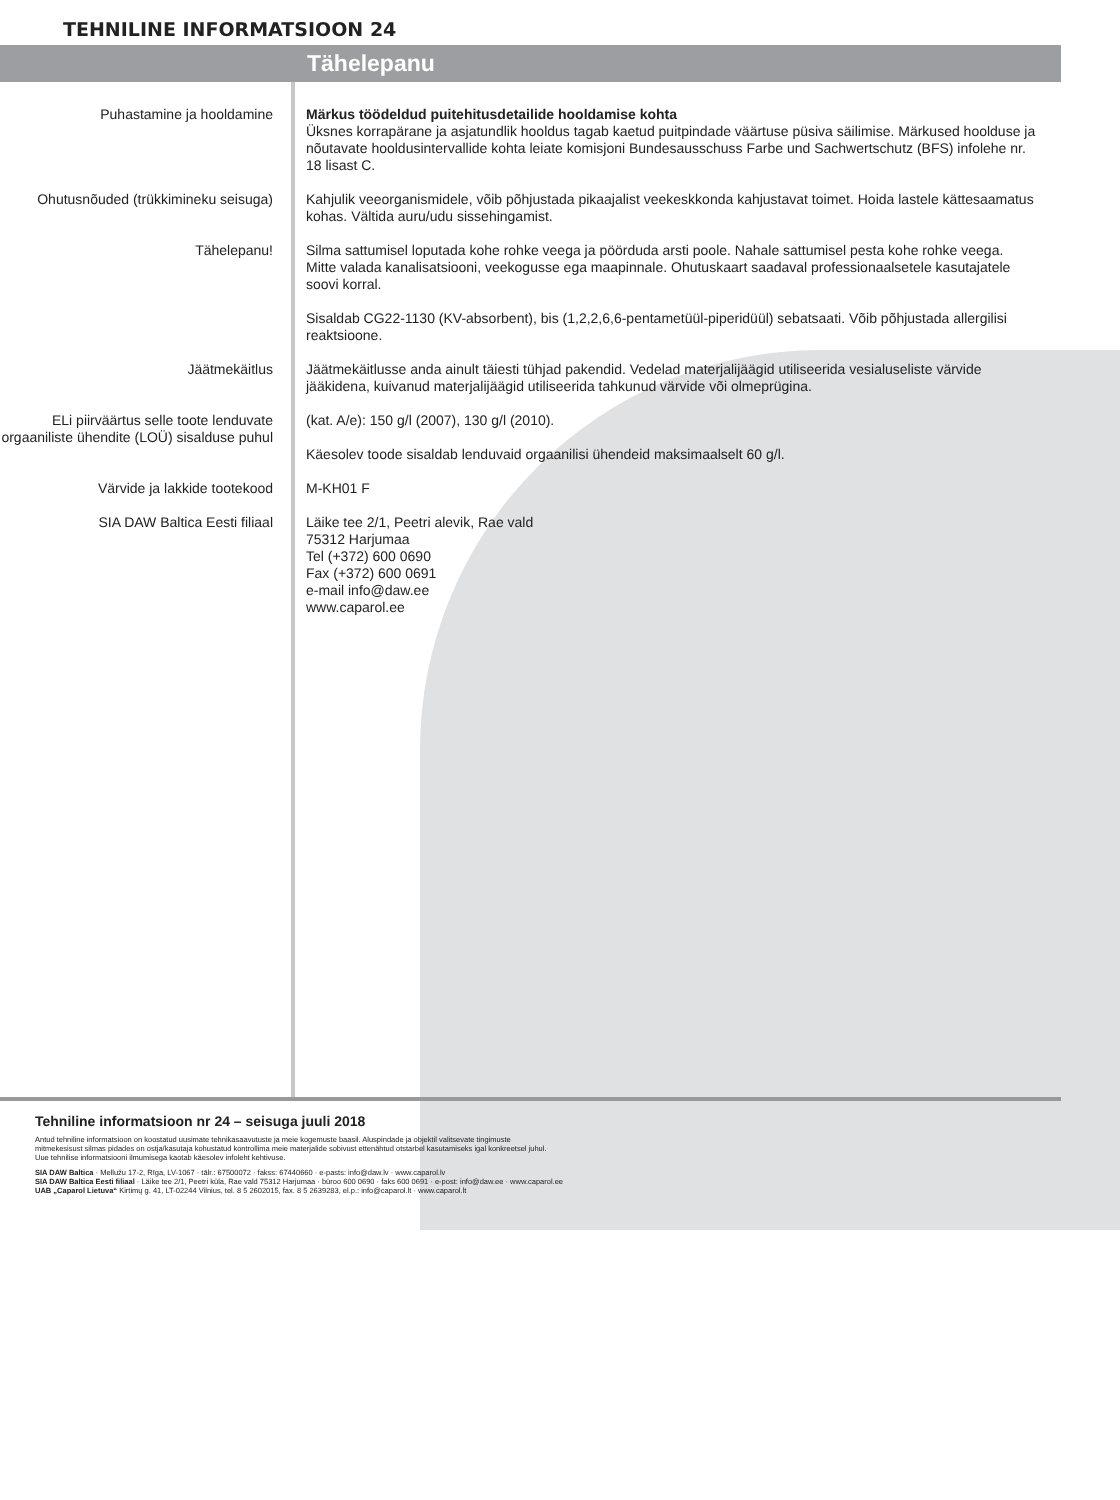TEHNILINE INFORMATSIOON 24
Tähelepanu
Puhastamine ja hooldamine Märkus töödeldud puitehitusdetailide hooldamise kohta
Üksnes korrapärane ja asjatundlik hooldus tagab kaetud puitpindade väärtuse püsiva säilimise. Märkused hoolduse ja nõutavate hooldusintervallide kohta leiate komisjoni Bundesausschuss Farbe und Sachwertschutz (BFS) infolehe nr. 18 lisast C.
Ohutusnõuded (trükkimineku seisuga)
Kahjulik veeorganismidele, võib põhjustada pikaajalist veekeskkonda kahjustavat toimet. Hoida lastele kättesaamatus kohas. Vältida auru/udu sissehingamist.
Tähelepanu! Silma sattumisel loputada kohe rohke veega ja pöörduda arsti poole. Nahale sattumisel pesta kohe rohke veega. Mitte valada kanalisatsiooni, veekogusse ega maapinnale. Ohutuskaart saadaval professionaalsetele kasutajatele soovi korral.
Sisaldab CG22-1130 (KV-absorbent), bis (1,2,2,6,6-pentametüül-piperidüül) sebatsaati. Võib põhjustada allergilisi reaktsioone.
Jäätmekäitlus Jäätmekäitlusse anda ainult täiesti tühjad pakendid. Vedelad materjalijäägid utiliseerida vesialuseliste värvide jääkidena, kuivanud materjalijäägid utiliseerida tahkunud värvide või olmeprügina.
ELi piirväärtus selle toote lenduvate orgaaniliste ühendite (LOÜ) sisalduse puhul
(kat. A/e): 150 g/l (2007), 130 g/l (2010).
Käesolev toode sisaldab lenduvaid orgaanilisi ühendeid maksimaalselt 60 g/l.
Värvide ja lakkide tootekood M-KH01 F
SIA DAW Baltica Eesti filiaal Läike tee 2/1, Peetri alevik, Rae vald
75312 Harjumaa
Tel (+372) 600 0690
Fax (+372) 600 0691
e-mail info@daw.ee
www.caparol.ee
Tehniline informatsioon nr 24 – seisuga juuli 2018
Antud tehniline informatsioon on koostatud uusimate tehnikasaavutuste ja meie kogemuste baasil. Aluspindade ja objektil valitsevate tingimuste
mitmekesisust silmas pidades on ostja/kasutaja kohustatud kontrollima meie materjalide sobivust ettenähtud otstarbel kasutamiseks igal konkreetsel juhul.
Uue tehnilise informatsiooni ilmumisega kaotab käesolev infoleht kehtivuse.
SIA DAW Baltica · Mellužu 17-2, Rīga, LV-1067 · tālr.: 67500072 · fakss: 67440660 · e-pasts: info@daw.lv · www.caparol.lv
SIA DAW Baltica Eesti filiaal · Läike tee 2/1, Peetri küla, Rae vald 75312 Harjumaa · büroo 600 0690 · faks 600 0691 · e-post: info@daw.ee · www.caparol.ee
UAB „Caparol Lietuva“ Kirtimų g. 41, LT-02244 Vilnius, tel. 8 5 2602015, fax. 8 5 2639283, el.p.: info@caparol.lt · www.caparol.lt